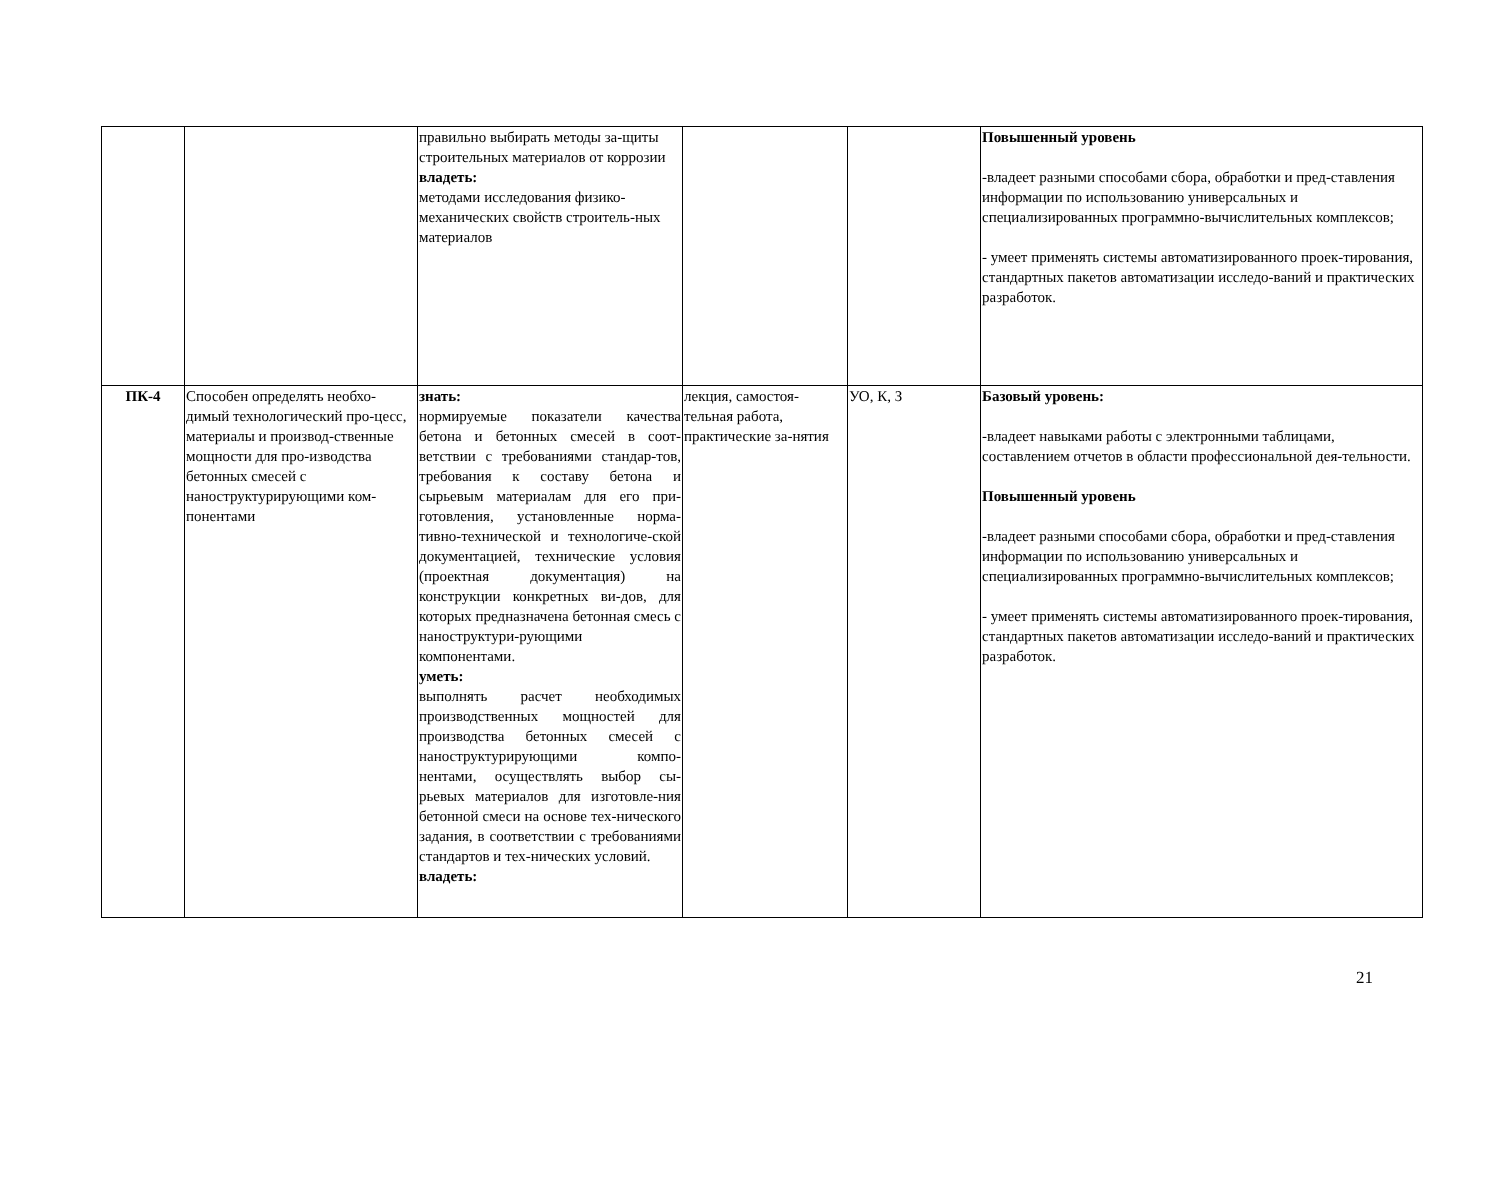| | | правильно выбирать методы за-щиты строительных материалов от коррозии владеть: методами исследования физико-механических свойств строитель-ных материалов | | | Повышенный уровень -владеет разными способами сбора, обработки и пред-ставления информации по использованию универсальных и специализированных программно-вычислительных комплексов; - умеет применять системы автоматизированного проек-тирования, стандартных пакетов автоматизации исследо-ваний и практических разработок. |
| ПК-4 | Способен определять необхо-димый технологический про-цесс, материалы и производ-ственные мощности для про-изводства бетонных смесей с наноструктурирующими ком-понентами | знать: нормируемые показатели качества бетона и бетонных смесей в соот-ветствии с требованиями стандар-тов, требования к составу бетона и сырьевым материалам для его при-готовления, установленные норма-тивно-технической и технологиче-ской документацией, технические условия (проектная документация) на конструкции конкретных ви-дов, для которых предназначена бетонная смесь с наноструктури-рующими компонентами. уметь: выполнять расчет необходимых производственных мощностей для производства бетонных смесей с наноструктурирующими компо-нентами, осуществлять выбор сы-рьевых материалов для изготовле-ния бетонной смеси на основе тех-нического задания, в соответствии с требованиями стандартов и тех-нических условий. владеть: | лекция, самостоя-тельная работа, практические за-нятия | УО, К, З | Базовый уровень: -владеет навыками работы с электронными таблицами, составлением отчетов в области профессиональной дея-тельности. Повышенный уровень -владеет разными способами сбора, обработки и пред-ставления информации по использованию универсальных и специализированных программно-вычислительных комплексов; - умеет применять системы автоматизированного проек-тирования, стандартных пакетов автоматизации исследо-ваний и практических разработок. |
21